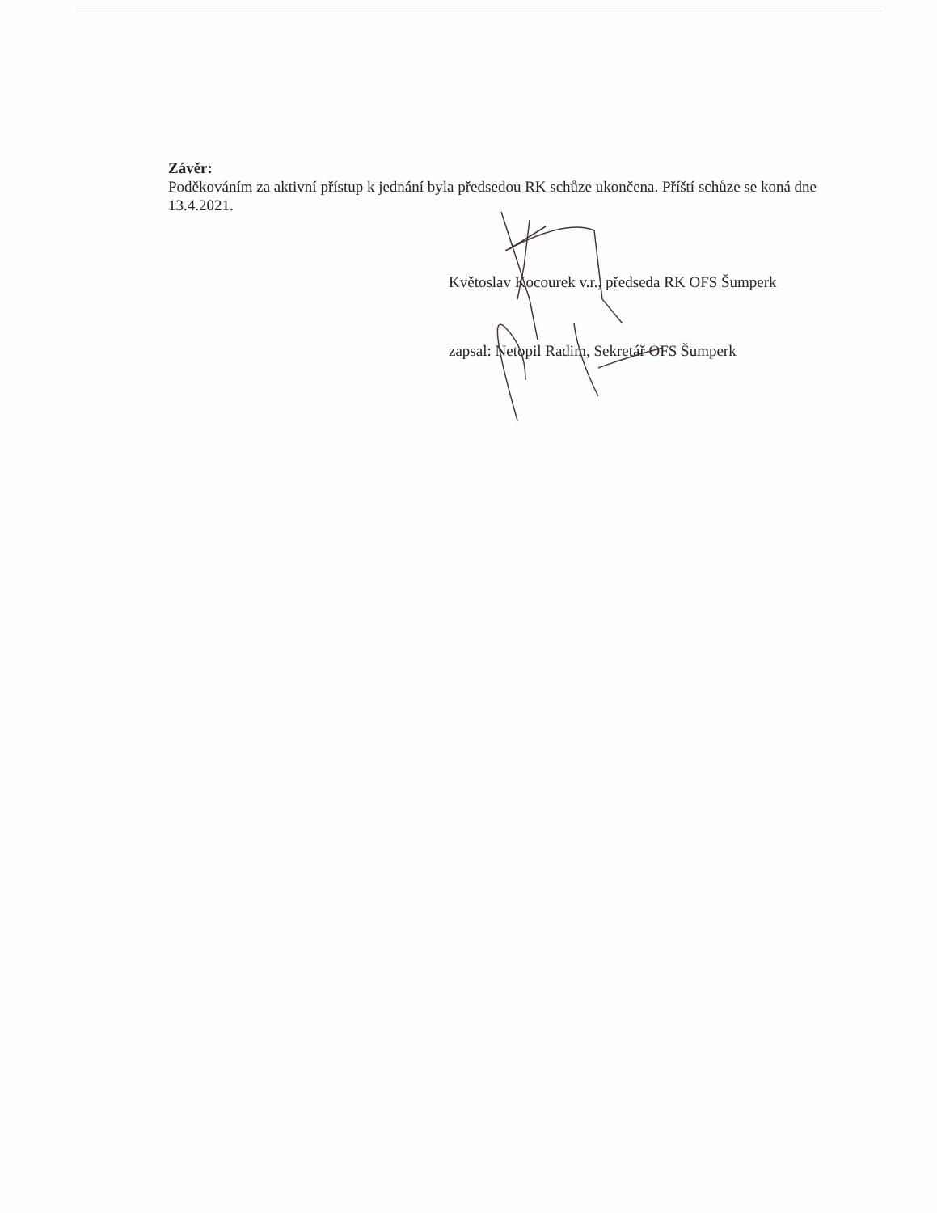Závěr:
Poděkováním za aktivní přístup k jednání byla předsedou RK schůze ukončena. Příští schůze se koná dne 13.4.2021.
Květoslav Kocourek v.r., předseda RK OFS Šumperk
zapsal: Netopil Radim, Sekretář OFS Šumperk